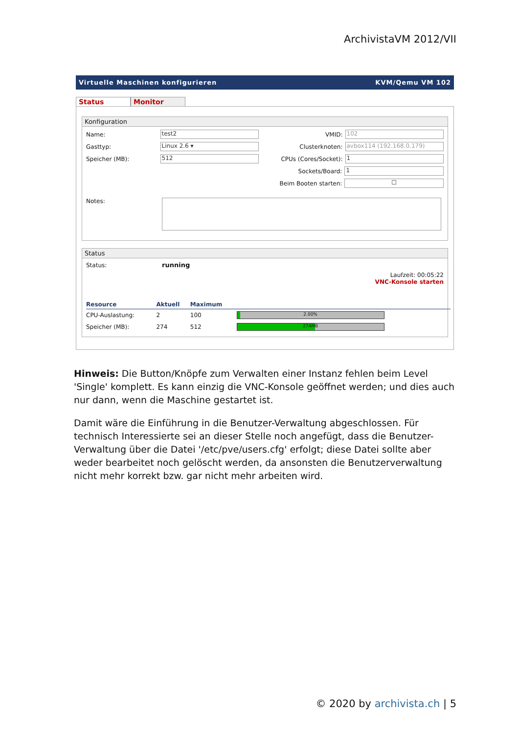ArchivistaVM 2012/VII
Virtuelle Maschinen konfigurieren KVM/Qemu VM 102
Status Monitor
Konfiguration
Name: test2 VMID: 102
Gasttyp: Linux 2.6 ▾ Clusterknoten: avbox114 (192.168.0.179)
Speicher (MB): 512 CPUs (Cores/Socket): 1
Sockets/Board: 1
Beim Booten starten: ☐
Notes:
Status
Status: running
Laufzeit: 00:05:22
VNC-Konsole starten
| Resource | Aktuell | Maximum | |
| --- | --- | --- | --- |
| CPU-Auslastung: | 2 | 100 | 2.00% |
| Speicher (MB): | 274 | 512 | 274MB |
Hinweis: Die Button/Knöpfe zum Verwalten einer Instanz fehlen beim Level 'Single' komplett. Es kann einzig die VNC-Konsole geöffnet werden; und dies auch nur dann, wenn die Maschine gestartet ist.
Damit wäre die Einführung in die Benutzer-Verwaltung abgeschlossen. Für technisch Interessierte sei an dieser Stelle noch angefügt, dass die Benutzer-Verwaltung über die Datei '/etc/pve/users.cfg' erfolgt; diese Datei sollte aber weder bearbeitet noch gelöscht werden, da ansonsten die Benutzerverwaltung nicht mehr korrekt bzw. gar nicht mehr arbeiten wird.
© 2020 by archivista.ch | 5